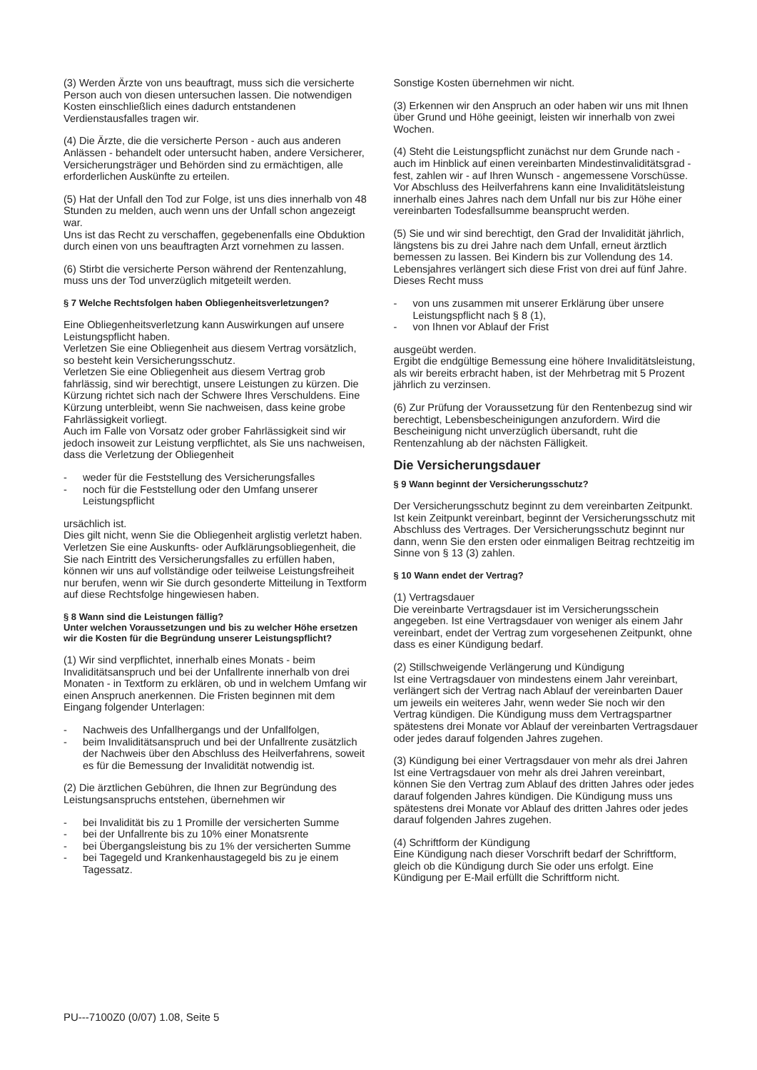(3) Werden Ärzte von uns beauftragt, muss sich die versicherte Person auch von diesen untersuchen lassen. Die notwendigen Kosten einschließlich eines dadurch entstandenen Verdienstausfalles tragen wir.
(4) Die Ärzte, die die versicherte Person - auch aus anderen Anlässen - behandelt oder untersucht haben, andere Versicherer, Versicherungsträger und Behörden sind zu ermächtigen, alle erforderlichen Auskünfte zu erteilen.
(5) Hat der Unfall den Tod zur Folge, ist uns dies innerhalb von 48 Stunden zu melden, auch wenn uns der Unfall schon angezeigt war.
Uns ist das Recht zu verschaffen, gegebenenfalls eine Obduktion durch einen von uns beauftragten Arzt vornehmen zu lassen.
(6) Stirbt die versicherte Person während der Rentenzahlung, muss uns der Tod unverzüglich mitgeteilt werden.
§ 7 Welche Rechtsfolgen haben Obliegenheitsverletzungen?
Eine Obliegenheitsverletzung kann Auswirkungen auf unsere Leistungspflicht haben.
Verletzen Sie eine Obliegenheit aus diesem Vertrag vorsätzlich, so besteht kein Versicherungsschutz.
Verletzen Sie eine Obliegenheit aus diesem Vertrag grob fahrlässig, sind wir berechtigt, unsere Leistungen zu kürzen. Die Kürzung richtet sich nach der Schwere Ihres Verschuldens. Eine Kürzung unterbleibt, wenn Sie nachweisen, dass keine grobe Fahrlässigkeit vorliegt.
Auch im Falle von Vorsatz oder grober Fahrlässigkeit sind wir jedoch insoweit zur Leistung verpflichtet, als Sie uns nachweisen, dass die Verletzung der Obliegenheit
- weder für die Feststellung des Versicherungsfalles
- noch für die Feststellung oder den Umfang unserer Leistungspflicht
ursächlich ist.
Dies gilt nicht, wenn Sie die Obliegenheit arglistig verletzt haben.
Verletzen Sie eine Auskunfts- oder Aufklärungsobliegenheit, die Sie nach Eintritt des Versicherungsfalles zu erfüllen haben, können wir uns auf vollständige oder teilweise Leistungsfreiheit nur berufen, wenn wir Sie durch gesonderte Mitteilung in Textform auf diese Rechtsfolge hingewiesen haben.
§ 8 Wann sind die Leistungen fällig?
Unter welchen Voraussetzungen und bis zu welcher Höhe ersetzen wir die Kosten für die Begründung unserer Leistungspflicht?
(1) Wir sind verpflichtet, innerhalb eines Monats - beim Invaliditätsanspruch und bei der Unfallrente innerhalb von drei Monaten - in Textform zu erklären, ob und in welchem Umfang wir einen Anspruch anerkennen. Die Fristen beginnen mit dem Eingang folgender Unterlagen:
- Nachweis des Unfallhergangs und der Unfallfolgen,
- beim Invaliditätsanspruch und bei der Unfallrente zusätzlich der Nachweis über den Abschluss des Heilverfahrens, soweit es für die Bemessung der Invalidität notwendig ist.
(2) Die ärztlichen Gebühren, die Ihnen zur Begründung des Leistungsanspruchs entstehen, übernehmen wir
- bei Invalidität bis zu 1 Promille der versicherten Summe
- bei der Unfallrente bis zu 10% einer Monatsrente
- bei Übergangsleistung bis zu 1% der versicherten Summe
- bei Tagegeld und Krankenhaustagegeld bis zu je einem Tagessatz.
Sonstige Kosten übernehmen wir nicht.
(3) Erkennen wir den Anspruch an oder haben wir uns mit Ihnen über Grund und Höhe geeinigt, leisten wir innerhalb von zwei Wochen.
(4) Steht die Leistungspflicht zunächst nur dem Grunde nach - auch im Hinblick auf einen vereinbarten Mindestinvaliditätsgrad - fest, zahlen wir - auf Ihren Wunsch - angemessene Vorschüsse.
Vor Abschluss des Heilverfahrens kann eine Invaliditätsleistung innerhalb eines Jahres nach dem Unfall nur bis zur Höhe einer vereinbarten Todesfallsumme beansprucht werden.
(5) Sie und wir sind berechtigt, den Grad der Invalidität jährlich, längstens bis zu drei Jahre nach dem Unfall, erneut ärztlich bemessen zu lassen. Bei Kindern bis zur Vollendung des 14. Lebensjahres verlängert sich diese Frist von drei auf fünf Jahre. Dieses Recht muss
- von uns zusammen mit unserer Erklärung über unsere Leistungspflicht nach § 8 (1),
- von Ihnen vor Ablauf der Frist
ausgeübt werden.
Ergibt die endgültige Bemessung eine höhere Invaliditätsleistung, als wir bereits erbracht haben, ist der Mehrbetrag mit 5 Prozent jährlich zu verzinsen.
(6) Zur Prüfung der Voraussetzung für den Rentenbezug sind wir berechtigt, Lebensbescheinigungen anzufordern. Wird die Bescheinigung nicht unverzüglich übersandt, ruht die Rentenzahlung ab der nächsten Fälligkeit.
Die Versicherungsdauer
§ 9 Wann beginnt der Versicherungsschutz?
Der Versicherungsschutz beginnt zu dem vereinbarten Zeitpunkt. Ist kein Zeitpunkt vereinbart, beginnt der Versicherungsschutz mit Abschluss des Vertrages. Der Versicherungsschutz beginnt nur dann, wenn Sie den ersten oder einmaligen Beitrag rechtzeitig im Sinne von § 13 (3) zahlen.
§ 10 Wann endet der Vertrag?
(1) Vertragsdauer
Die vereinbarte Vertragsdauer ist im Versicherungsschein angegeben. Ist eine Vertragsdauer von weniger als einem Jahr vereinbart, endet der Vertrag zum vorgesehenen Zeitpunkt, ohne dass es einer Kündigung bedarf.
(2) Stillschweigende Verlängerung und Kündigung
Ist eine Vertragsdauer von mindestens einem Jahr vereinbart, verlängert sich der Vertrag nach Ablauf der vereinbarten Dauer um jeweils ein weiteres Jahr, wenn weder Sie noch wir den Vertrag kündigen. Die Kündigung muss dem Vertragspartner spätestens drei Monate vor Ablauf der vereinbarten Vertragsdauer oder jedes darauf folgenden Jahres zugehen.
(3) Kündigung bei einer Vertragsdauer von mehr als drei Jahren
Ist eine Vertragsdauer von mehr als drei Jahren vereinbart, können Sie den Vertrag zum Ablauf des dritten Jahres oder jedes darauf folgenden Jahres kündigen. Die Kündigung muss uns spätestens drei Monate vor Ablauf des dritten Jahres oder jedes darauf folgenden Jahres zugehen.
(4) Schriftform der Kündigung
Eine Kündigung nach dieser Vorschrift bedarf der Schriftform, gleich ob die Kündigung durch Sie oder uns erfolgt. Eine Kündigung per E-Mail erfüllt die Schriftform nicht.
PU---7100Z0 (0/07) 1.08, Seite 5